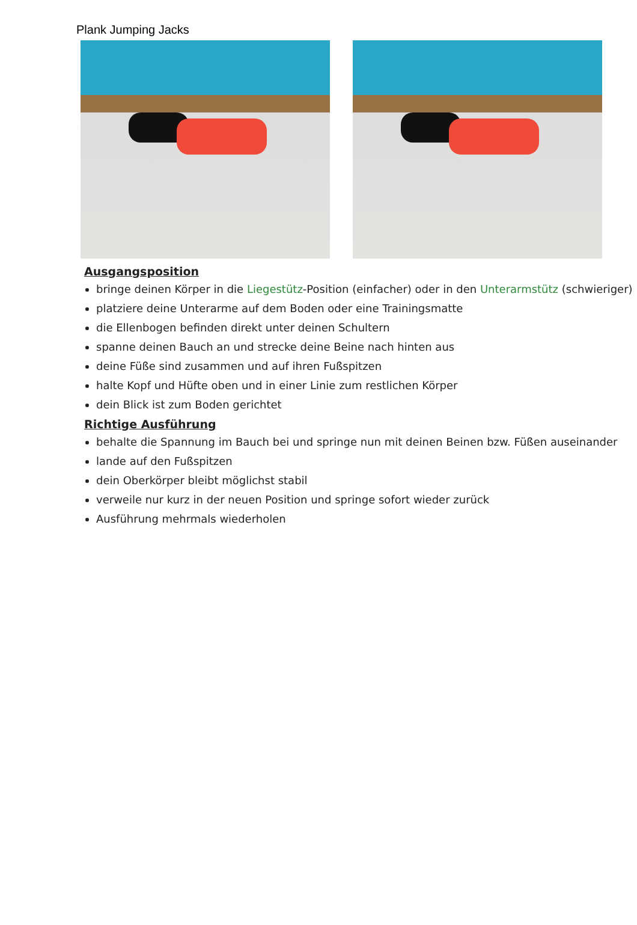Plank Jumping Jacks
Ausgangsposition
bringe deinen Körper in die Liegestütz-Position (einfacher) oder in den Unterarmstütz (schwieriger)
platziere deine Unterarme auf dem Boden oder eine Trainingsmatte
die Ellenbogen befinden direkt unter deinen Schultern
spanne deinen Bauch an und strecke deine Beine nach hinten aus
deine Füße sind zusammen und auf ihren Fußspitzen
halte Kopf und Hüfte oben und in einer Linie zum restlichen Körper
dein Blick ist zum Boden gerichtet
Richtige Ausführung
behalte die Spannung im Bauch bei und springe nun mit deinen Beinen bzw. Füßen auseinander
lande auf den Fußspitzen
dein Oberkörper bleibt möglichst stabil
verweile nur kurz in der neuen Position und springe sofort wieder zurück
Ausführung mehrmals wiederholen